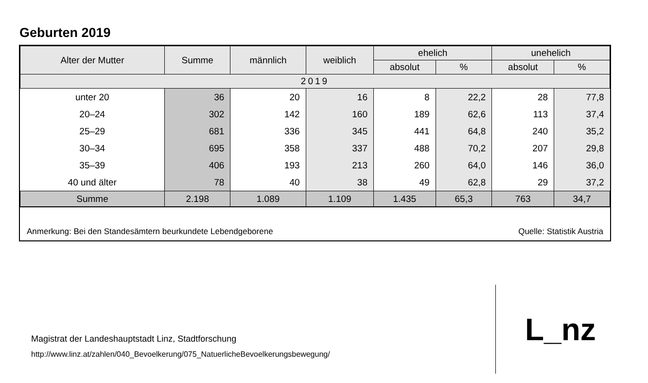Geburten 2019
| Alter der Mutter | Summe | männlich | weiblich | ehelich | | unehelich | |
| --- | --- | --- | --- | --- | --- | --- | --- |
| | | | | absolut | % | absolut | % |
| 2019 | | | | | | | |
| unter 20 | 36 | 20 | 16 | 8 | 22,2 | 28 | 77,8 |
| 20–24 | 302 | 142 | 160 | 189 | 62,6 | 113 | 37,4 |
| 25–29 | 681 | 336 | 345 | 441 | 64,8 | 240 | 35,2 |
| 30–34 | 695 | 358 | 337 | 488 | 70,2 | 207 | 29,8 |
| 35–39 | 406 | 193 | 213 | 260 | 64,0 | 146 | 36,0 |
| 40 und älter | 78 | 40 | 38 | 49 | 62,8 | 29 | 37,2 |
| Summe | 2.198 | 1.089 | 1.109 | 1.435 | 65,3 | 763 | 34,7 |
Anmerkung: Bei den Standesämtern beurkundete Lebendgeborene Quelle: Statistik Austria
Magistrat der Landeshauptstadt Linz, Stadtforschung
http://www.linz.at/zahlen/040_Bevoelkerung/075_NatuerlicheBevoelkerungsbewegung/
L_nz